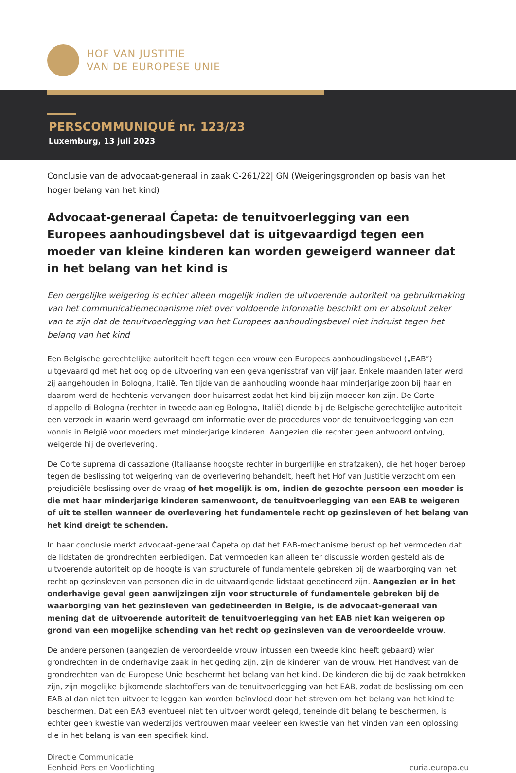HOF VAN JUSTITIE
VAN DE EUROPESE UNIE
PERSCOMMUNIQUÉ nr. 123/23
Luxemburg, 13 juli 2023
Conclusie van de advocaat-generaal in zaak C-261/22| GN (Weigeringsgronden op basis van het hoger belang van het kind)
Advocaat-generaal Ćapeta: de tenuitvoerlegging van een Europees aanhoudingsbevel dat is uitgevaardigd tegen een moeder van kleine kinderen kan worden geweigerd wanneer dat in het belang van het kind is
Een dergelijke weigering is echter alleen mogelijk indien de uitvoerende autoriteit na gebruikmaking van het communicatiemechanisme niet over voldoende informatie beschikt om er absoluut zeker van te zijn dat de tenuitvoerlegging van het Europees aanhoudingsbevel niet indruist tegen het belang van het kind
Een Belgische gerechtelijke autoriteit heeft tegen een vrouw een Europees aanhoudingsbevel („EAB”) uitgevaardigd met het oog op de uitvoering van een gevangenisstraf van vijf jaar. Enkele maanden later werd zij aangehouden in Bologna, Italië. Ten tijde van de aanhouding woonde haar minderjarige zoon bij haar en daarom werd de hechtenis vervangen door huisarrest zodat het kind bij zijn moeder kon zijn. De Corte d’appello di Bologna (rechter in tweede aanleg Bologna, Italië) diende bij de Belgische gerechtelijke autoriteit een verzoek in waarin werd gevraagd om informatie over de procedures voor de tenuitvoerlegging van een vonnis in België voor moeders met minderjarige kinderen. Aangezien die rechter geen antwoord ontving, weigerde hij de overlevering.
De Corte suprema di cassazione (Italiaanse hoogste rechter in burgerlijke en strafzaken), die het hoger beroep tegen de beslissing tot weigering van de overlevering behandelt, heeft het Hof van Justitie verzocht om een prejudiciële beslissing over de vraag of het mogelijk is om, indien de gezochte persoon een moeder is die met haar minderjarige kinderen samenwoont, de tenuitvoerlegging van een EAB te weigeren of uit te stellen wanneer de overlevering het fundamentele recht op gezinsleven of het belang van het kind dreigt te schenden.
In haar conclusie merkt advocaat-generaal Ćapeta op dat het EAB-mechanisme berust op het vermoeden dat de lidstaten de grondrechten eerbiedigen. Dat vermoeden kan alleen ter discussie worden gesteld als de uitvoerende autoriteit op de hoogte is van structurele of fundamentele gebreken bij de waarborging van het recht op gezinsleven van personen die in de uitvaardigende lidstaat gedetineerd zijn. Aangezien er in het onderhavige geval geen aanwijzingen zijn voor structurele of fundamentele gebreken bij de waarborging van het gezinsleven van gedetineerden in België, is de advocaat-generaal van mening dat de uitvoerende autoriteit de tenuitvoerlegging van het EAB niet kan weigeren op grond van een mogelijke schending van het recht op gezinsleven van de veroordeelde vrouw.
De andere personen (aangezien de veroordeelde vrouw intussen een tweede kind heeft gebaard) wier grondrechten in de onderhavige zaak in het geding zijn, zijn de kinderen van de vrouw. Het Handvest van de grondrechten van de Europese Unie beschermt het belang van het kind. De kinderen die bij de zaak betrokken zijn, zijn mogelijke bijkomende slachtoffers van de tenuitvoerlegging van het EAB, zodat de beslissing om een EAB al dan niet ten uitvoer te leggen kan worden beïnvloed door het streven om het belang van het kind te beschermen. Dat een EAB eventueel niet ten uitvoer wordt gelegd, teneinde dit belang te beschermen, is echter geen kwestie van wederzijds vertrouwen maar veeleer een kwestie van het vinden van een oplossing die in het belang is van een specifiek kind.
Directie Communicatie
Eenheid Pers en Voorlichting
curia.europa.eu